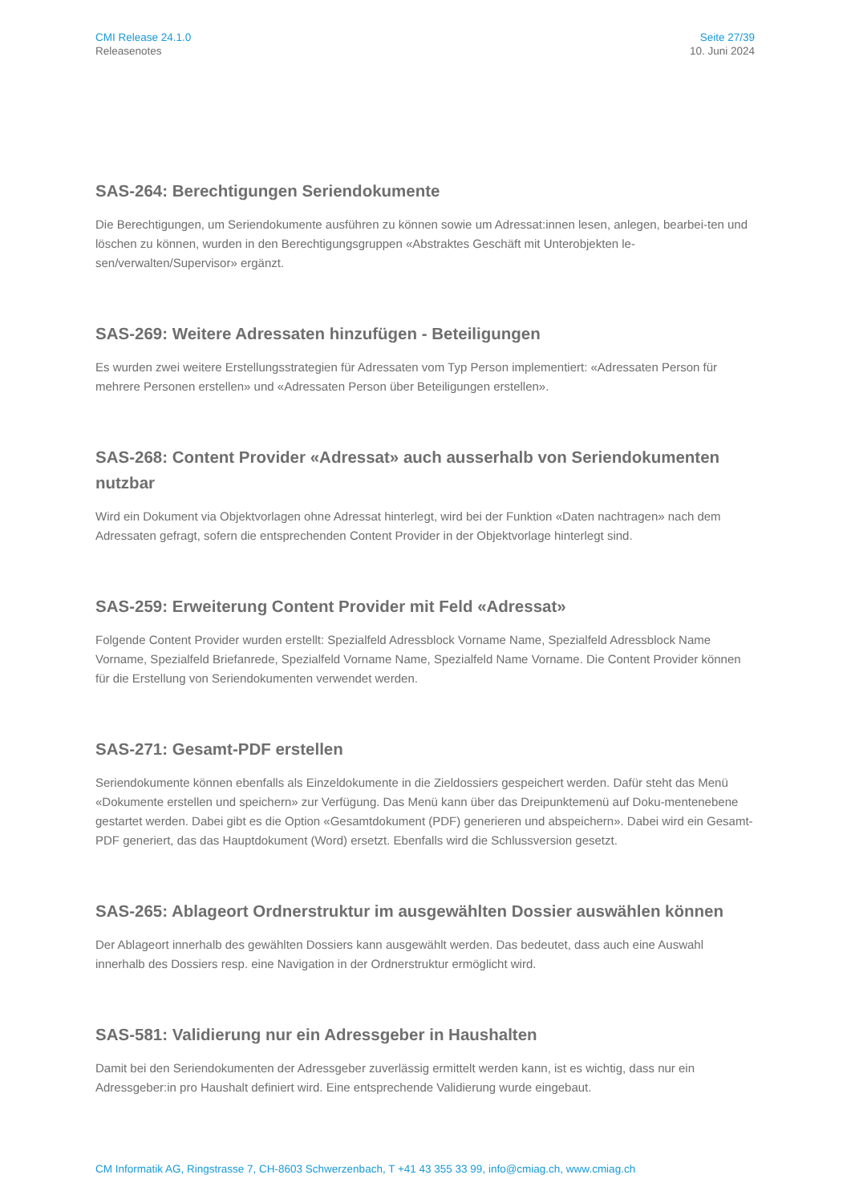CMI Release 24.1.0
Releasenotes
Seite 27/39
10. Juni 2024
SAS-264: Berechtigungen Seriendokumente
Die Berechtigungen, um Seriendokumente ausführen zu können sowie um Adressat:innen lesen, anlegen, bearbei-ten und löschen zu können, wurden in den Berechtigungsgruppen «Abstraktes Geschäft mit Unterobjekten le-sen/verwalten/Supervisor» ergänzt.
SAS-269: Weitere Adressaten hinzufügen - Beteiligungen
Es wurden zwei weitere Erstellungsstrategien für Adressaten vom Typ Person implementiert: «Adressaten Person für mehrere Personen erstellen» und «Adressaten Person über Beteiligungen erstellen».
SAS-268: Content Provider «Adressat» auch ausserhalb von Seriendokumenten nutzbar
Wird ein Dokument via Objektvorlagen ohne Adressat hinterlegt, wird bei der Funktion «Daten nachtragen» nach dem Adressaten gefragt, sofern die entsprechenden Content Provider in der Objektvorlage hinterlegt sind.
SAS-259: Erweiterung Content Provider mit Feld «Adressat»
Folgende Content Provider wurden erstellt: Spezialfeld Adressblock Vorname Name, Spezialfeld Adressblock Name Vorname, Spezialfeld Briefanrede, Spezialfeld Vorname Name, Spezialfeld Name Vorname. Die Content Provider können für die Erstellung von Seriendokumenten verwendet werden.
SAS-271: Gesamt-PDF erstellen
Seriendokumente können ebenfalls als Einzeldokumente in die Zieldossiers gespeichert werden. Dafür steht das Menü «Dokumente erstellen und speichern» zur Verfügung. Das Menü kann über das Dreipunktemenü auf Doku-mentenebene gestartet werden. Dabei gibt es die Option «Gesamtdokument (PDF) generieren und abspeichern». Dabei wird ein Gesamt-PDF generiert, das das Hauptdokument (Word) ersetzt. Ebenfalls wird die Schlussversion gesetzt.
SAS-265: Ablageort Ordnerstruktur im ausgewählten Dossier auswählen können
Der Ablageort innerhalb des gewählten Dossiers kann ausgewählt werden. Das bedeutet, dass auch eine Auswahl innerhalb des Dossiers resp. eine Navigation in der Ordnerstruktur ermöglicht wird.
SAS-581: Validierung nur ein Adressgeber in Haushalten
Damit bei den Seriendokumenten der Adressgeber zuverlässig ermittelt werden kann, ist es wichtig, dass nur ein Adressgeber:in pro Haushalt definiert wird. Eine entsprechende Validierung wurde eingebaut.
CM Informatik AG, Ringstrasse 7, CH-8603 Schwerzenbach, T +41 43 355 33 99, info@cmiag.ch, www.cmiag.ch